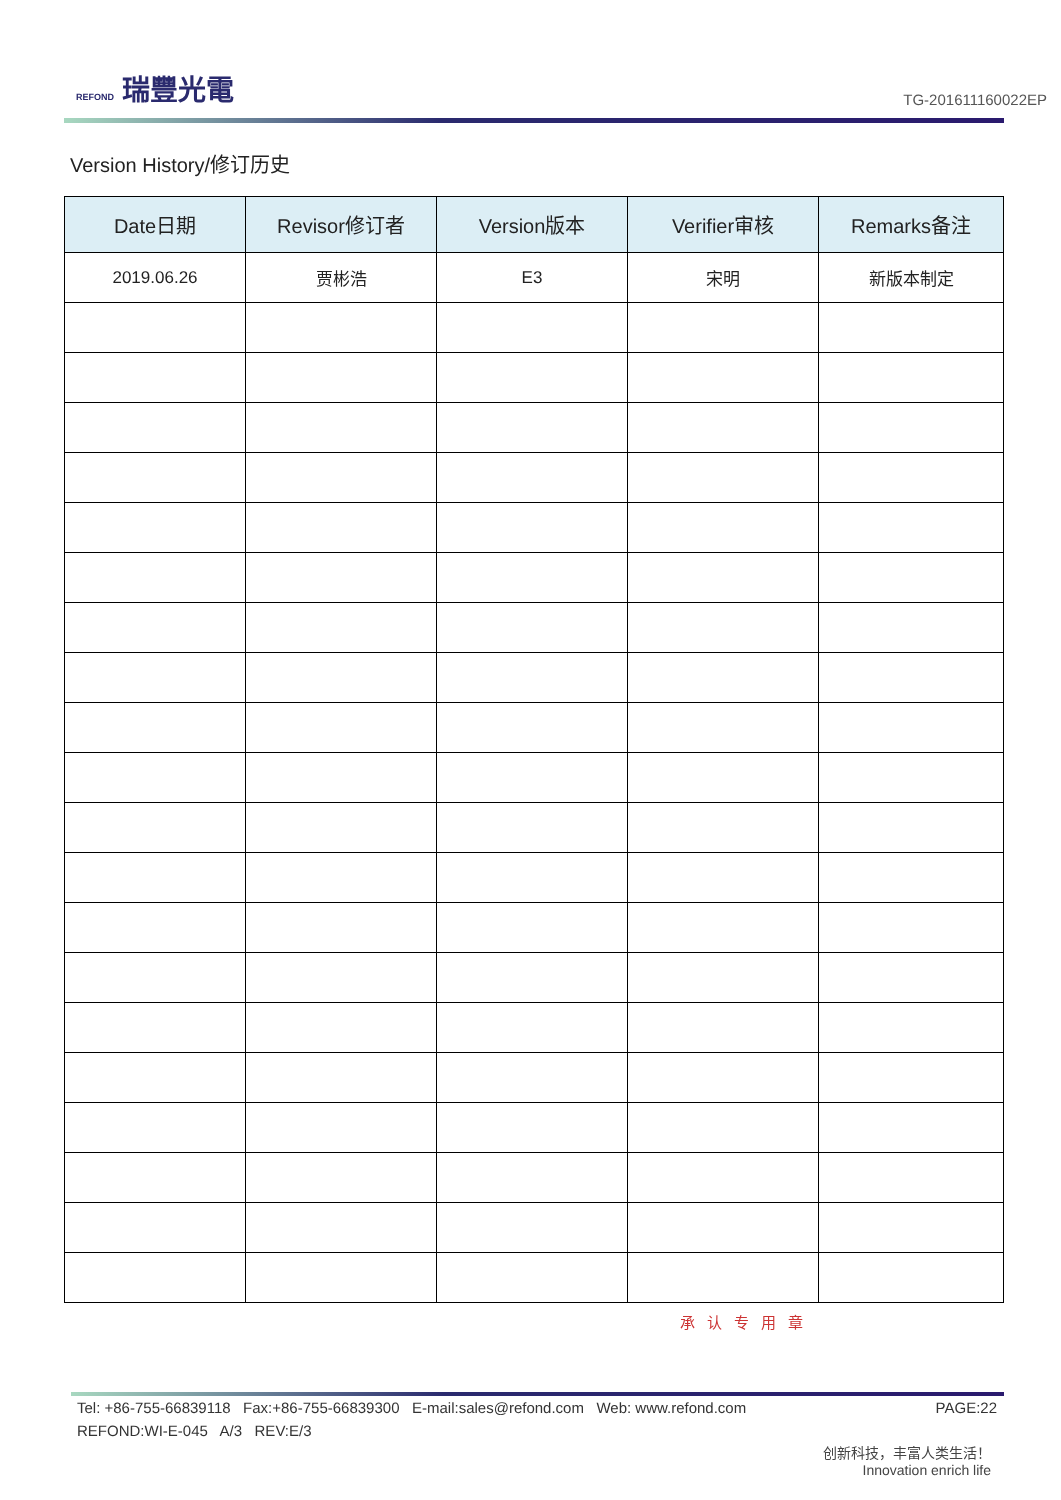REFOND 瑞豐光電
TG-201611160022EP
Version History/修订历史
| Date日期 | Revisor修订者 | Version版本 | Verifier审核 | Remarks备注 |
| --- | --- | --- | --- | --- |
| 2019.06.26 | 贾彬浩 | E3 | 宋明 | 新版本制定 |
承认专用章
PAGE:22 Tel: +86-755-66839118 Fax:+86-755-66839300 E-mail:sales@refond.com Web: www.refond.com
REFOND:WI-E-045 A/3 REV:E/3
创新科技，丰富人类生活！
Innovation enrich life